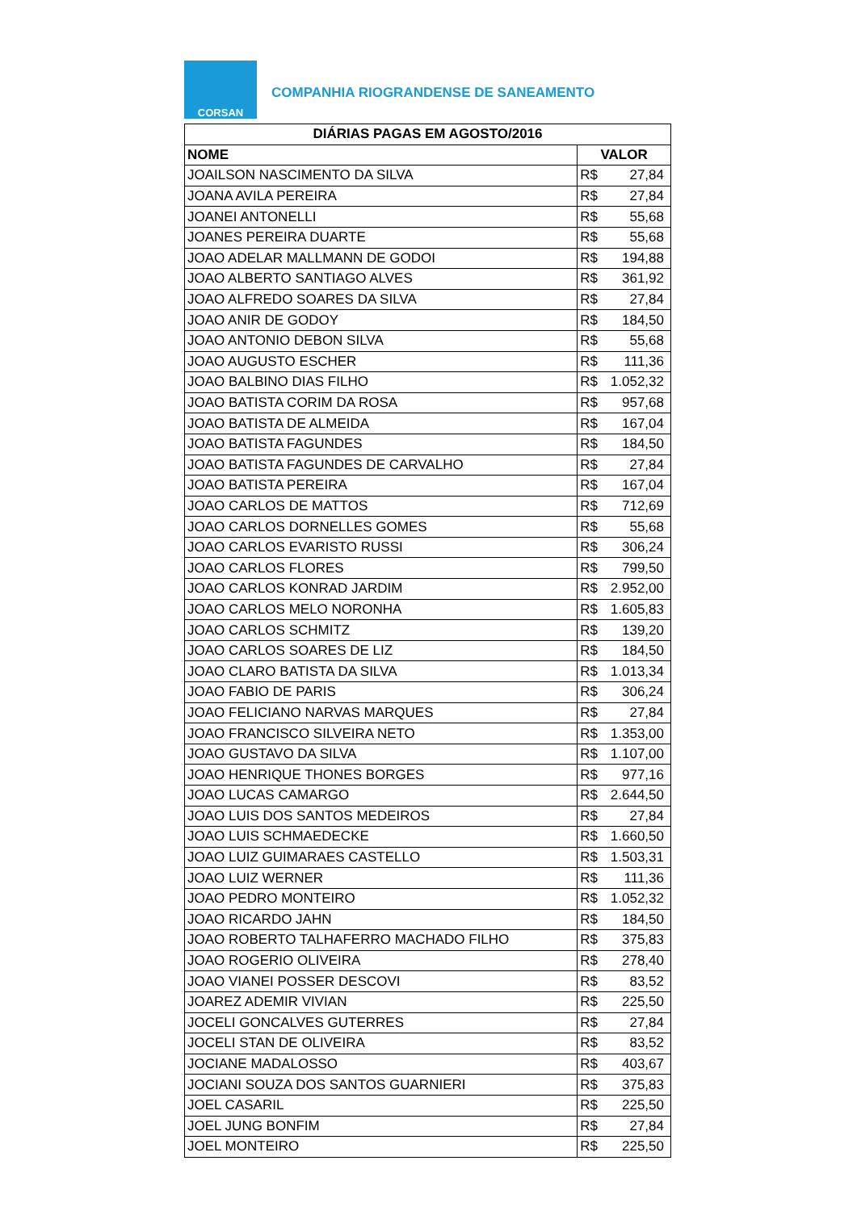CORSAN
COMPANHIA RIOGRANDENSE DE SANEAMENTO
| DIÁRIAS PAGAS EM AGOSTO/2016 | | |
| --- | --- | --- |
| NOME | VALOR | |
| JOAILSON NASCIMENTO DA SILVA | R$ | 27,84 |
| JOANA AVILA PEREIRA | R$ | 27,84 |
| JOANEI ANTONELLI | R$ | 55,68 |
| JOANES PEREIRA DUARTE | R$ | 55,68 |
| JOAO ADELAR MALLMANN DE GODOI | R$ | 194,88 |
| JOAO ALBERTO SANTIAGO ALVES | R$ | 361,92 |
| JOAO ALFREDO SOARES DA SILVA | R$ | 27,84 |
| JOAO ANIR DE GODOY | R$ | 184,50 |
| JOAO ANTONIO DEBON SILVA | R$ | 55,68 |
| JOAO AUGUSTO ESCHER | R$ | 111,36 |
| JOAO BALBINO DIAS FILHO | R$ | 1.052,32 |
| JOAO BATISTA CORIM DA ROSA | R$ | 957,68 |
| JOAO BATISTA DE ALMEIDA | R$ | 167,04 |
| JOAO BATISTA FAGUNDES | R$ | 184,50 |
| JOAO BATISTA FAGUNDES DE CARVALHO | R$ | 27,84 |
| JOAO BATISTA PEREIRA | R$ | 167,04 |
| JOAO CARLOS DE MATTOS | R$ | 712,69 |
| JOAO CARLOS DORNELLES GOMES | R$ | 55,68 |
| JOAO CARLOS EVARISTO RUSSI | R$ | 306,24 |
| JOAO CARLOS FLORES | R$ | 799,50 |
| JOAO CARLOS KONRAD JARDIM | R$ | 2.952,00 |
| JOAO CARLOS MELO NORONHA | R$ | 1.605,83 |
| JOAO CARLOS SCHMITZ | R$ | 139,20 |
| JOAO CARLOS SOARES DE LIZ | R$ | 184,50 |
| JOAO CLARO BATISTA DA SILVA | R$ | 1.013,34 |
| JOAO FABIO DE PARIS | R$ | 306,24 |
| JOAO FELICIANO NARVAS MARQUES | R$ | 27,84 |
| JOAO FRANCISCO SILVEIRA NETO | R$ | 1.353,00 |
| JOAO GUSTAVO DA SILVA | R$ | 1.107,00 |
| JOAO HENRIQUE THONES BORGES | R$ | 977,16 |
| JOAO LUCAS CAMARGO | R$ | 2.644,50 |
| JOAO LUIS DOS SANTOS MEDEIROS | R$ | 27,84 |
| JOAO LUIS SCHMAEDECKE | R$ | 1.660,50 |
| JOAO LUIZ GUIMARAES CASTELLO | R$ | 1.503,31 |
| JOAO LUIZ WERNER | R$ | 111,36 |
| JOAO PEDRO MONTEIRO | R$ | 1.052,32 |
| JOAO RICARDO JAHN | R$ | 184,50 |
| JOAO ROBERTO TALHAFERRO MACHADO FILHO | R$ | 375,83 |
| JOAO ROGERIO OLIVEIRA | R$ | 278,40 |
| JOAO VIANEI POSSER DESCOVI | R$ | 83,52 |
| JOAREZ ADEMIR VIVIAN | R$ | 225,50 |
| JOCELI GONCALVES GUTERRES | R$ | 27,84 |
| JOCELI STAN DE OLIVEIRA | R$ | 83,52 |
| JOCIANE MADALOSSO | R$ | 403,67 |
| JOCIANI SOUZA DOS SANTOS GUARNIERI | R$ | 375,83 |
| JOEL CASARIL | R$ | 225,50 |
| JOEL JUNG BONFIM | R$ | 27,84 |
| JOEL MONTEIRO | R$ | 225,50 |